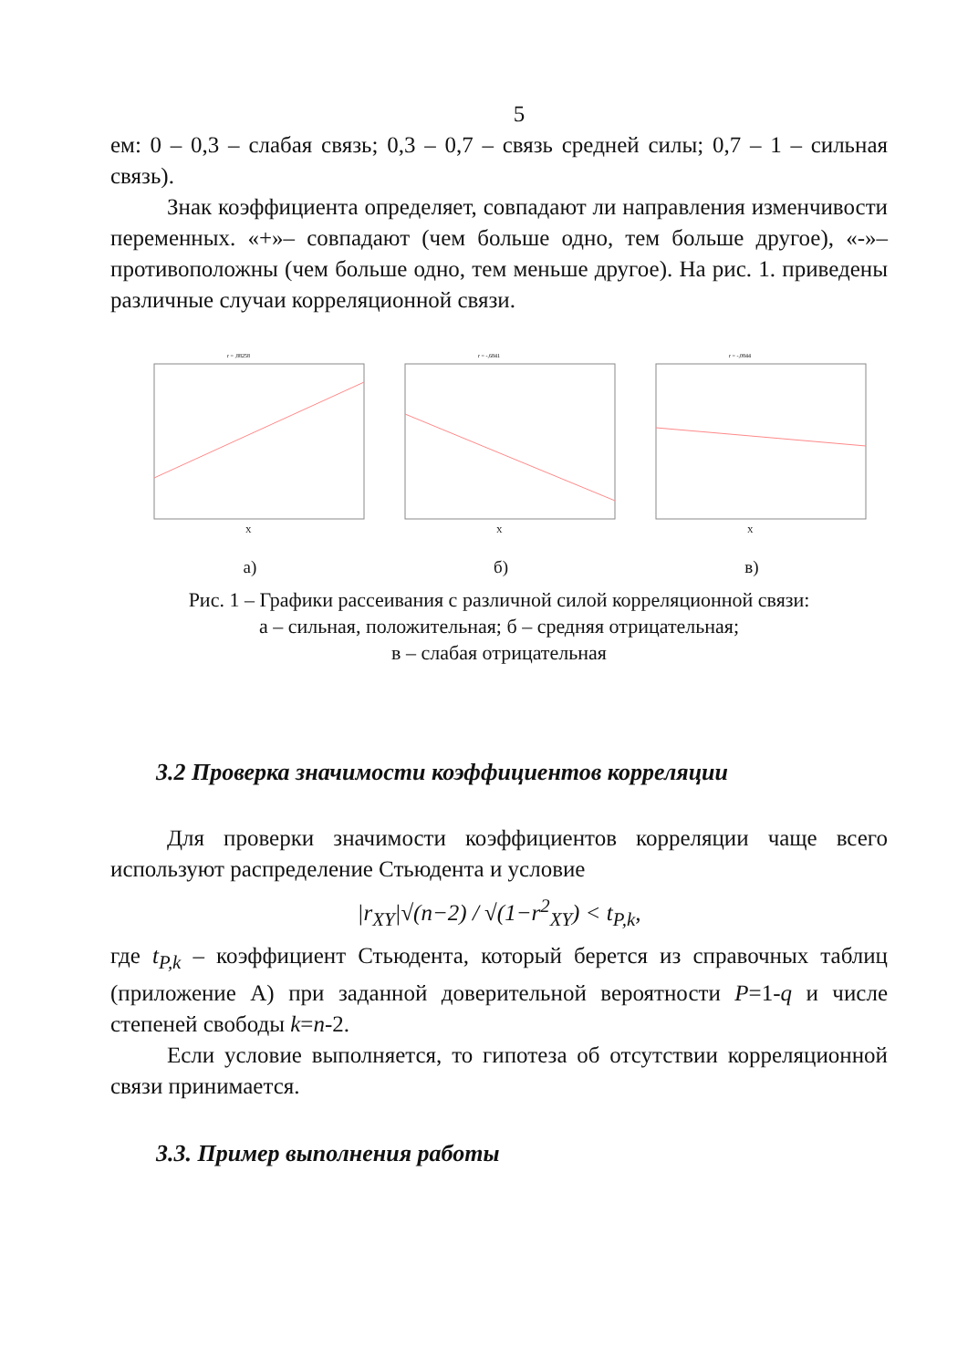5
ем: 0 – 0,3 – слабая связь; 0,3 – 0,7 – связь средней силы; 0,7 – 1 – сильная связь).
Знак коэффициента определяет, совпадают ли направления изменчивости переменных. «+»– совпадают (чем больше одно, тем больше другое), «-»– противоположны (чем больше одно, тем меньше другое). На рис. 1. приведены различные случаи корреляционной связи.
r = ,88258
X
а)
r = -,6841
X
б)
r = -,0844
X
в)
Рис. 1 – Графики рассеивания с различной силой корреляционной связи:
а – сильная, положительная; б – средняя отрицательная;
в – слабая отрицательная
3.2 Проверка значимости коэффициентов корреляции
Для проверки значимости коэффициентов корреляции чаще всего используют распределение Стьюдента и условие
|r<sub>XY</sub>|√(n−2) / √(1−r<sup>2</sup><sub>XY</sub>) < t<sub>P,k</sub>,
где t<sub>P,k</sub> – коэффициент Стьюдента, который берется из справочных таблиц (приложение А) при заданной доверительной вероятности P=1-q и числе степеней свободы k=n-2.
Если условие выполняется, то гипотеза об отсутствии корреляционной связи принимается.
3.3. Пример выполнения работы